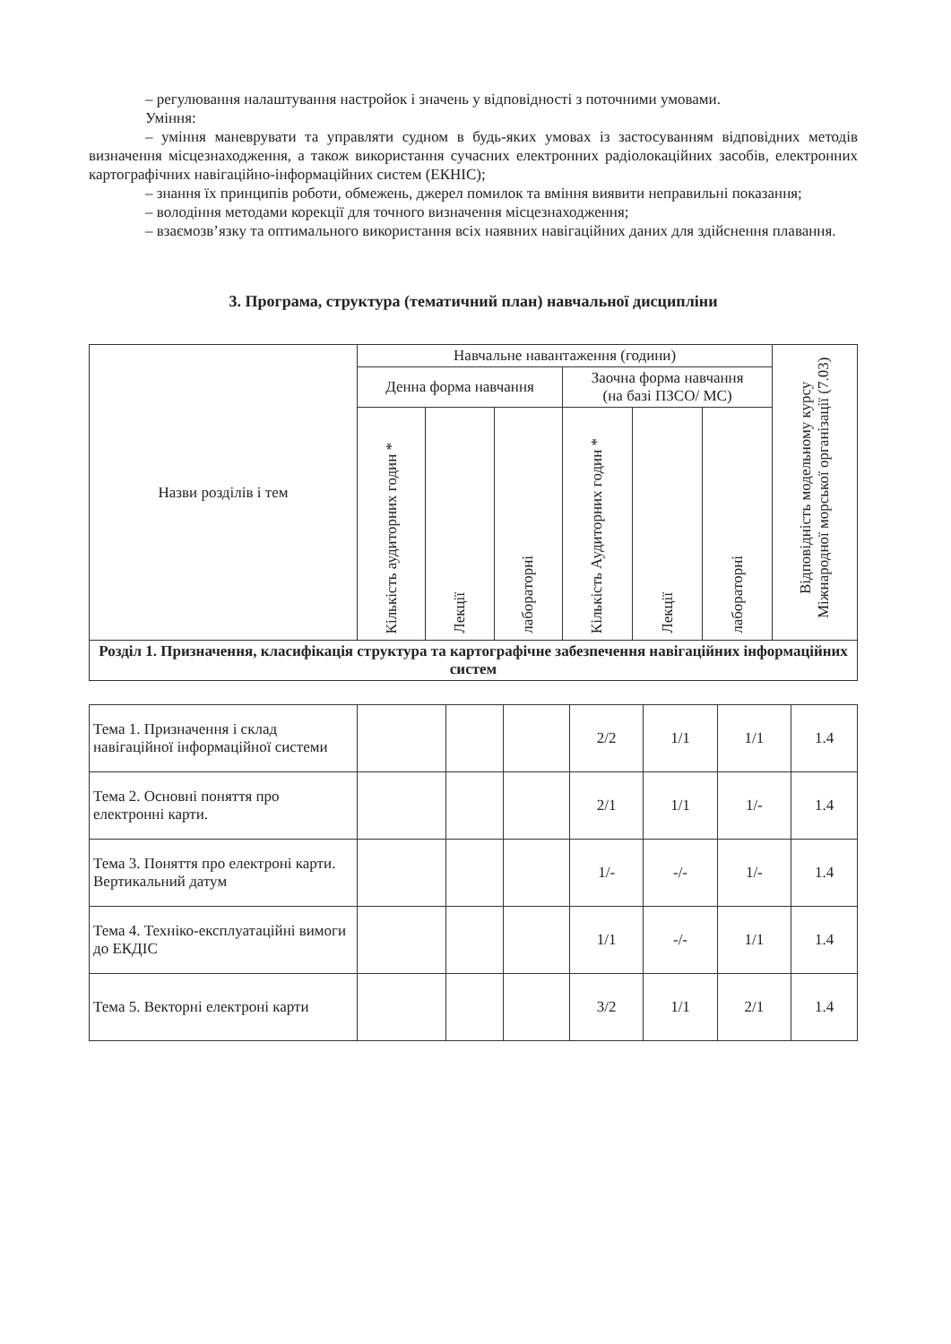– регулювання налаштування настройок і значень у відповідності з поточними умовами.
Уміння:
– уміння маневрувати та управляти судном в будь-яких умовах із застосуванням відповідних методів визначення місцезнаходження, а також використання сучасних електронних радіолокаційних засобів, електронних картографічних навігаційно-інформаційних систем (ЕКНІС);
– знання їх принципів роботи, обмежень, джерел помилок та вміння виявити неправильні показання;
– володіння методами корекції для точного визначення місцезнаходження;
– взаємозв’язку та оптимального використання всіх наявних навігаційних даних для здійснення плавання.
3. Програма, структура (тематичний план) навчальної дисципліни
| Назви розділів і тем | Навчальне навантаження (години) | | | | | | Відповідність модельному курсу Міжнародної морської організації (7.03) |
| --- | --- | --- | --- | --- | --- | --- | --- |
| | Денна форма навчання | | | Заочна форма навчання (на базі ПЗСО/ МС) | | | |
| | Кількість аудиторних годин * | Лекції | лабораторні | Кількість Аудиторних годин * | Лекції | лабораторні | |
| Розділ 1. Призначення, класифікація структура та картографічне забезпечення навігаційних інформаційних систем | | | | | | | |
| Тема 1. Призначення і склад навігаційної інформаційної системи | | | | 2/2 | 1/1 | 1/1 | 1.4 |
| Тема 2. Основні поняття про електронні карти. | | | | 2/1 | 1/1 | 1/- | 1.4 |
| Тема 3. Поняття про електроні карти. Вертикальний датум | | | | 1/- | -/- | 1/- | 1.4 |
| Тема 4. Техніко-експлуатаційні вимоги до ЕКДІС | | | | 1/1 | -/- | 1/1 | 1.4 |
| Тема 5. Векторні електроні карти | | | | 3/2 | 1/1 | 2/1 | 1.4 |